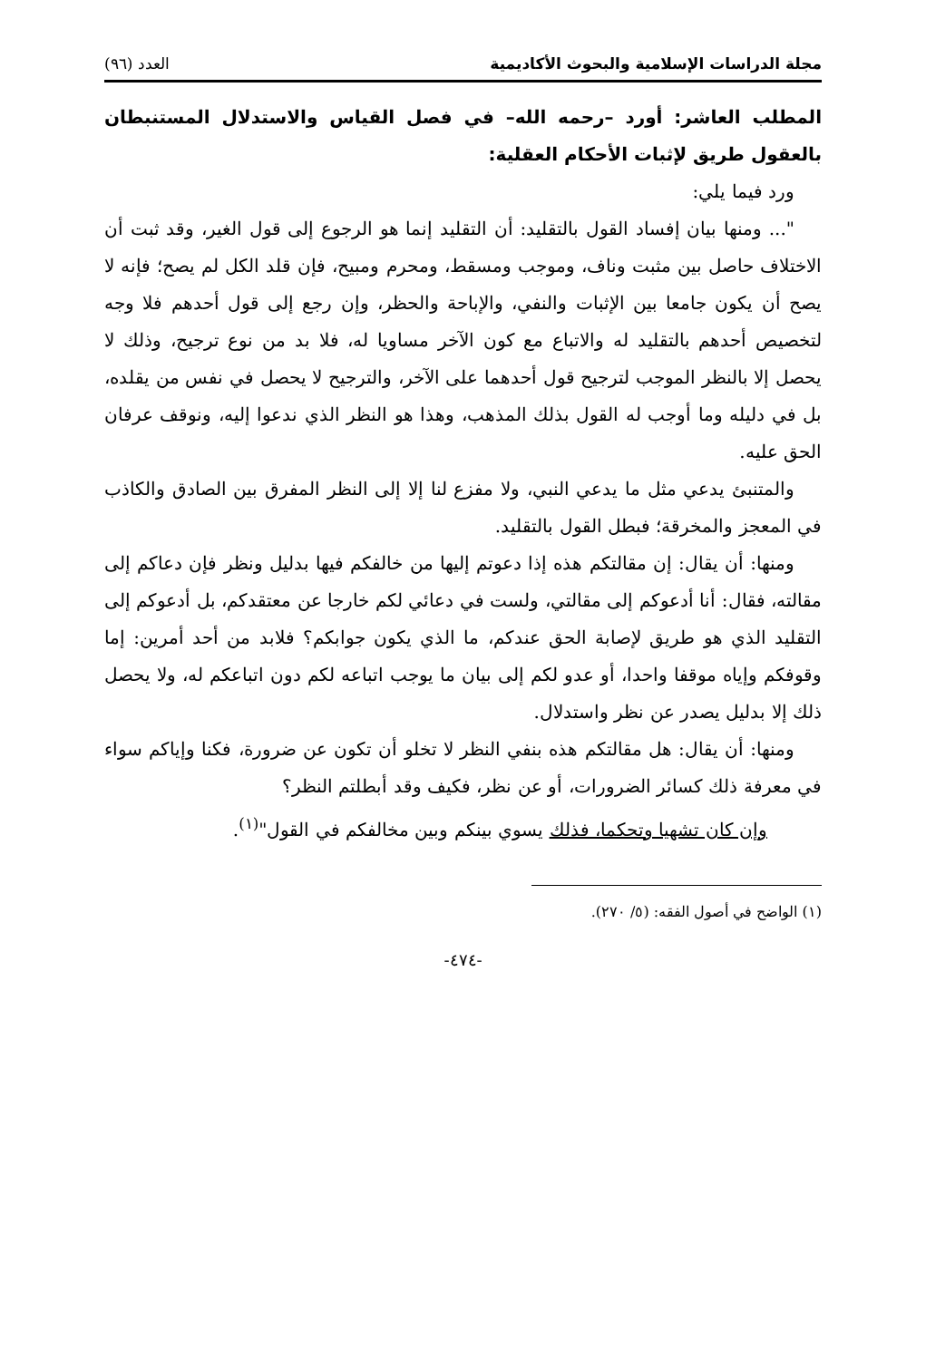مجلة الدراسات الإسلامية والبحوث الأكاديمية العدد (٩٦)
المطلب العاشر: أورد –رحمه الله– في فصل القياس والاستدلال المستنبطان بالعقول طريق لإثبات الأحكام العقلية:
ورد فيما يلي:
"... ومنها بيان إفساد القول بالتقليد: أن التقليد إنما هو الرجوع إلى قول الغير، وقد ثبت أن الاختلاف حاصل بين مثبت وناف، وموجب ومسقط، ومحرم ومبيح، فإن قلد الكل لم يصح؛ فإنه لا يصح أن يكون جامعا بين الإثبات والنفي، والإباحة والحظر، وإن رجع إلى قول أحدهم فلا وجه لتخصيص أحدهم بالتقليد له والاتباع مع كون الآخر مساويا له، فلا بد من نوع ترجيح، وذلك لا يحصل إلا بالنظر الموجب لترجيح قول أحدهما على الآخر، والترجيح لا يحصل في نفس من يقلده، بل في دليله وما أوجب له القول بذلك المذهب، وهذا هو النظر الذي ندعوا إليه، ونوقف عرفان الحق عليه.
والمتنبئ يدعي مثل ما يدعي النبي، ولا مفزع لنا إلا إلى النظر المفرق بين الصادق والكاذب في المعجز والمخرقة؛ فبطل القول بالتقليد.
ومنها: أن يقال: إن مقالتكم هذه إذا دعوتم إليها من خالفكم فيها بدليل ونظر فإن دعاكم إلى مقالته، فقال: أنا أدعوكم إلى مقالتي، ولست في دعائي لكم خارجا عن معتقدكم، بل أدعوكم إلى التقليد الذي هو طريق لإصابة الحق عندكم، ما الذي يكون جوابكم؟ فلابد من أحد أمرين: إما وقوفكم وإياه موقفا واحدا، أو عدو لكم إلى بيان ما يوجب اتباعه لكم دون اتباعكم له، ولا يحصل ذلك إلا بدليل يصدر عن نظر واستدلال.
ومنها: أن يقال: هل مقالتكم هذه بنفي النظر لا تخلو أن تكون عن ضرورة، فكنا وإياكم سواء في معرفة ذلك كسائر الضرورات، أو عن نظر، فكيف وقد أبطلتم النظر؟
وإن كان تشهيا وتحكما، فذلك يسوي بينكم وبين مخالفكم في القول"<sup>(١)</sup>.
(١) الواضح في أصول الفقه: (٥/ ٢٧٠).
-٤٧٤-